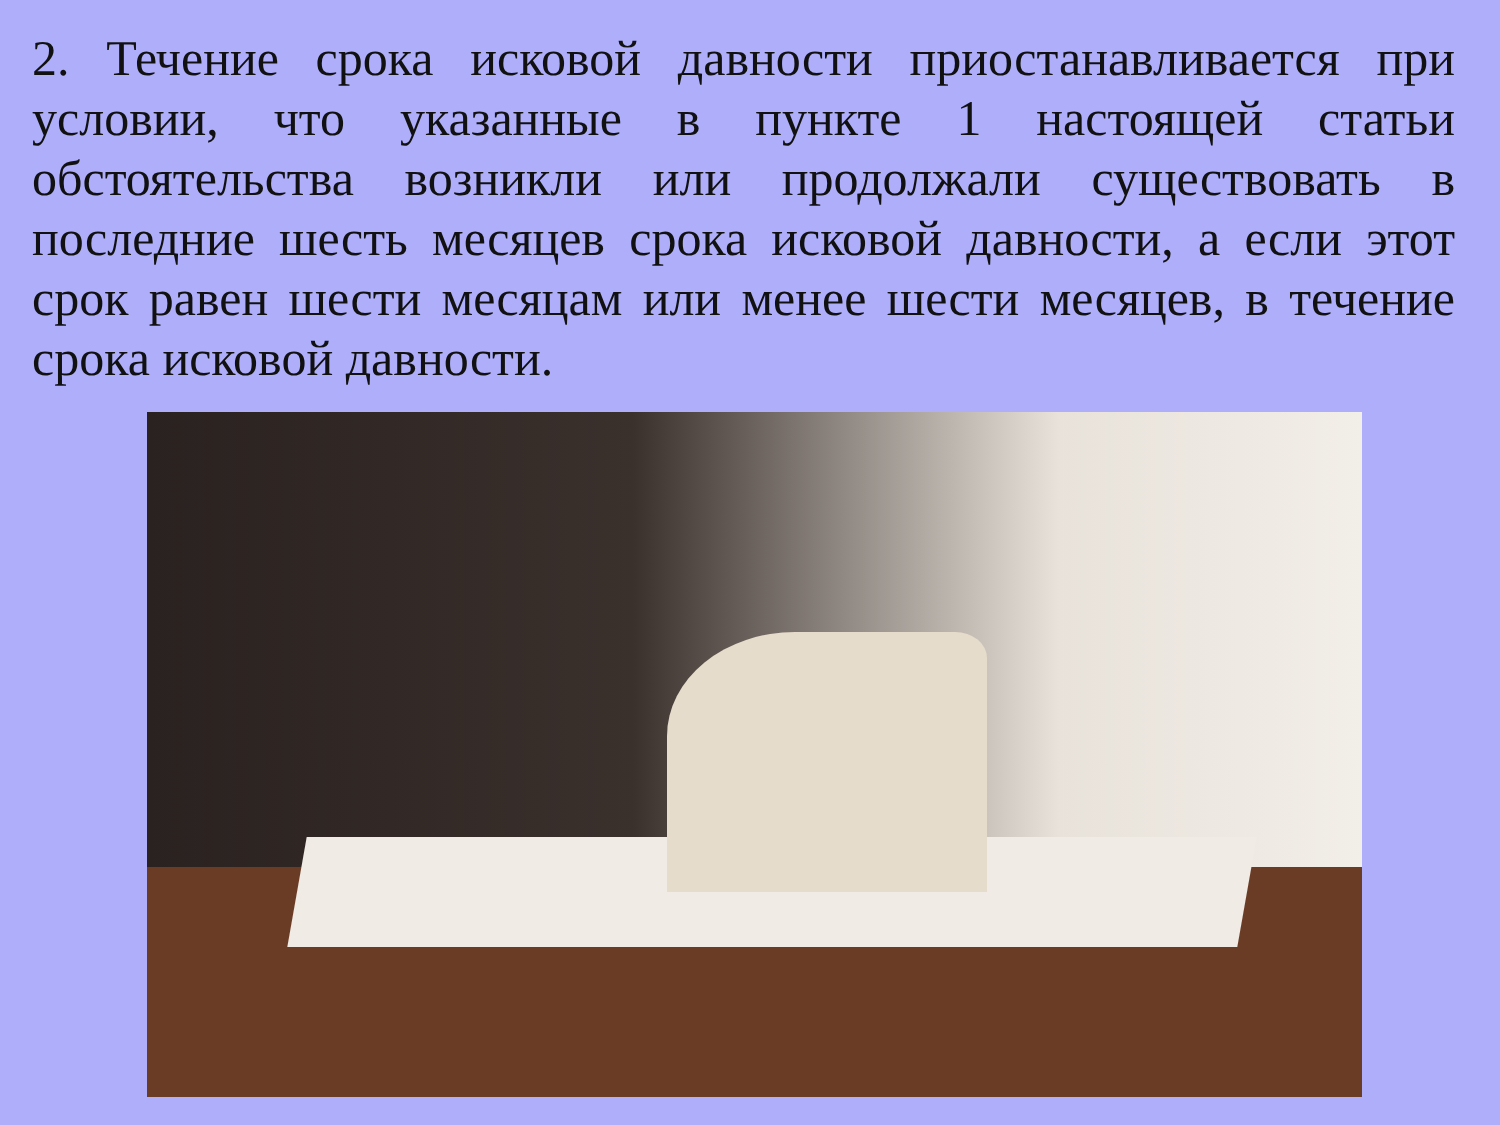2. Течение срока исковой давности приостанавливается при условии, что указанные в пункте 1 настоящей статьи обстоятельства возникли или продолжали существовать в последние шесть месяцев срока исковой давности, а если этот срок равен шести месяцам или менее шести месяцев, в течение срока исковой давности.